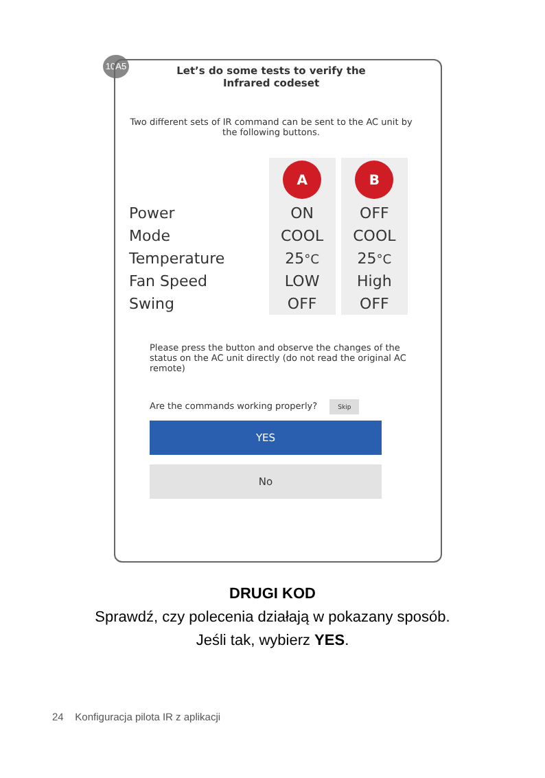10A5
Let’s do some tests to verify the
Infrared codeset
Two different sets of IR command can be sent to the AC unit by the following buttons.
| | A | B |
| Power | ON | OFF |
| Mode | COOL | COOL |
| Temperature | 25 °C | 25 °C |
| Fan Speed | LOW | High |
| Swing | OFF | OFF |
Please press the button and observe the changes of the status on the AC unit directly (do not read the original AC remote)
Are the commands working properly? Skip
YES
No
DRUGI KOD
Sprawdź, czy polecenia działają w pokazany sposób.
Jeśli tak, wybierz YES.
24 Konfiguracja pilota IR z aplikacji